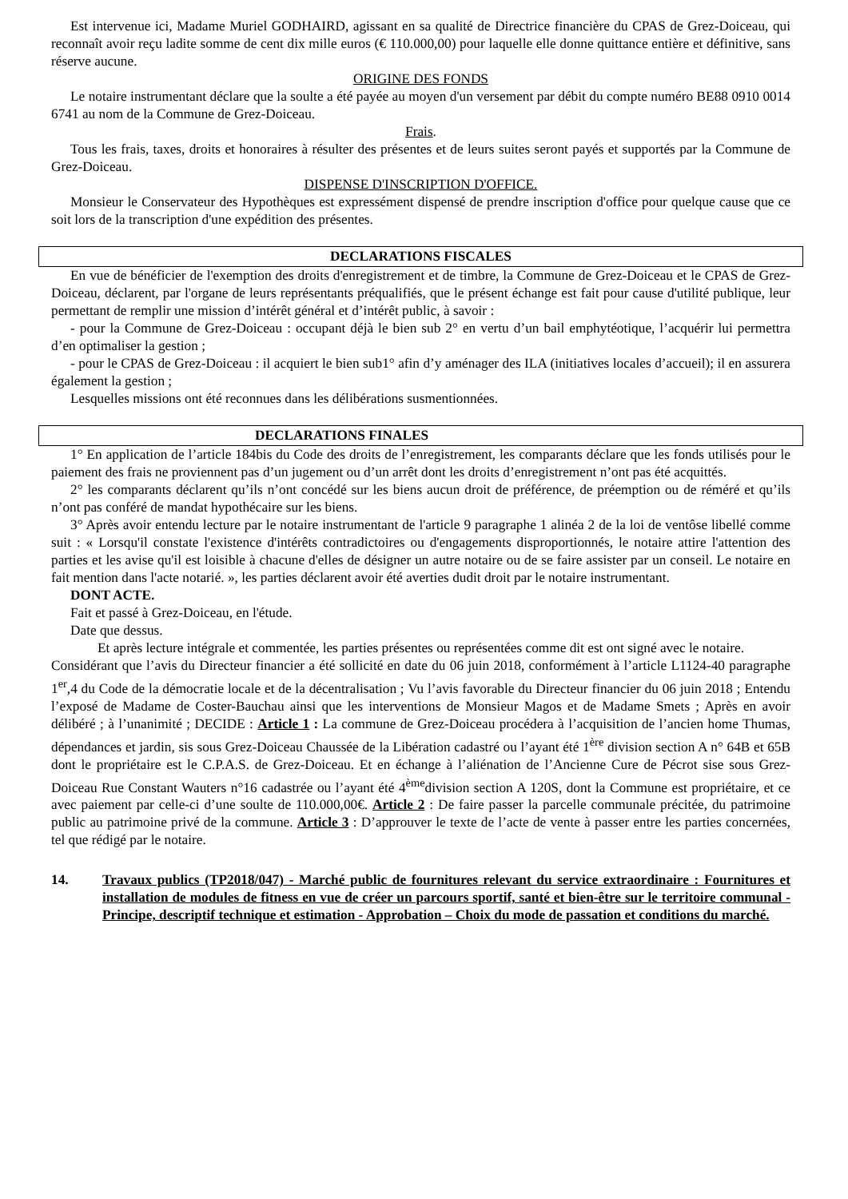Est intervenue ici, Madame Muriel GODHAIRD, agissant en sa qualité de Directrice financière du CPAS de Grez-Doiceau, qui reconnaît avoir reçu ladite somme de cent dix mille euros (€ 110.000,00) pour laquelle elle donne quittance entière et définitive, sans réserve aucune.
ORIGINE DES FONDS
Le notaire instrumentant déclare que la soulte a été payée au moyen d'un versement par débit du compte numéro BE88 0910 0014 6741 au nom de la Commune de Grez-Doiceau.
Frais.
Tous les frais, taxes, droits et honoraires à résulter des présentes et de leurs suites seront payés et supportés par la Commune de Grez-Doiceau.
DISPENSE D'INSCRIPTION D'OFFICE.
Monsieur le Conservateur des Hypothèques est expressément dispensé de prendre inscription d'office pour quelque cause que ce soit lors de la transcription d'une expédition des présentes.
DECLARATIONS FISCALES
En vue de bénéficier de l'exemption des droits d'enregistrement et de timbre, la Commune de Grez-Doiceau et le CPAS de Grez-Doiceau, déclarent, par l'organe de leurs représentants préqualifiés, que le présent échange est fait pour cause d'utilité publique, leur permettant de remplir une mission d’intérêt général et d’intérêt public, à savoir :
- pour la Commune de Grez-Doiceau : occupant déjà le bien sub 2° en vertu d’un bail emphytéotique, l’acquérir lui permettra d’en optimaliser la gestion ;
- pour le CPAS de Grez-Doiceau : il acquiert le bien sub1° afin d’y aménager des ILA (initiatives locales d’accueil); il en assurera également la gestion ;
Lesquelles missions ont été reconnues dans les délibérations susmentionnées.
DECLARATIONS FINALES
1° En application de l’article 184bis du Code des droits de l’enregistrement, les comparants déclare que les fonds utilisés pour le paiement des frais ne proviennent pas d’un jugement ou d’un arrêt dont les droits d’enregistrement n’ont pas été acquittés.
2° les comparants déclarent qu’ils n’ont concédé sur les biens aucun droit de préférence, de préemption ou de réméré et qu’ils n’ont pas conféré de mandat hypothécaire sur les biens.
3° Après avoir entendu lecture par le notaire instrumentant de l'article 9 paragraphe 1 alinéa 2 de la loi de ventôse libellé comme suit : « Lorsqu'il constate l'existence d'intérêts contradictoires ou d'engagements disproportionnés, le notaire attire l'attention des parties et les avise qu'il est loisible à chacune d'elles de désigner un autre notaire ou de se faire assister par un conseil. Le notaire en fait mention dans l'acte notarié. », les parties déclarent avoir été averties dudit droit par le notaire instrumentant.
DONT ACTE.
Fait et passé à Grez-Doiceau, en l'étude.
Date que dessus.
Et après lecture intégrale et commentée, les parties présentes ou représentées comme dit est ont signé avec le notaire.
Considérant que l’avis du Directeur financier a été sollicité en date du 06 juin 2018, conformément à l’article L1124-40 paragraphe 1<sup>er</sup>,4 du Code de la démocratie locale et de la décentralisation ; Vu l’avis favorable du Directeur financier du 06 juin 2018 ; Entendu l’exposé de Madame de Coster-Bauchau ainsi que les interventions de Monsieur Magos et de Madame Smets ; Après en avoir délibéré ; à l’unanimité ; DECIDE : Article 1 : La commune de Grez-Doiceau procédera à l’acquisition de l’ancien home Thumas, dépendances et jardin, sis sous Grez-Doiceau Chaussée de la Libération cadastré ou l’ayant été 1<sup>ère</sup> division section A n° 64B et 65B dont le propriétaire est le C.P.A.S. de Grez-Doiceau. Et en échange à l’aliénation de l’Ancienne Cure de Pécrot sise sous Grez-Doiceau Rue Constant Wauters n°16 cadastrée ou l’ayant été 4<sup>ème</sup>division section A 120S, dont la Commune est propriétaire, et ce avec paiement par celle-ci d’une soulte de 110.000,00€. Article 2 : De faire passer la parcelle communale précitée, du patrimoine public au patrimoine privé de la commune. Article 3 : D’approuver le texte de l’acte de vente à passer entre les parties concernées, tel que rédigé par le notaire.
14. Travaux publics (TP2018/047) - Marché public de fournitures relevant du service extraordinaire : Fournitures et installation de modules de fitness en vue de créer un parcours sportif, santé et bien-être sur le territoire communal - Principe, descriptif technique et estimation - Approbation – Choix du mode de passation et conditions du marché.